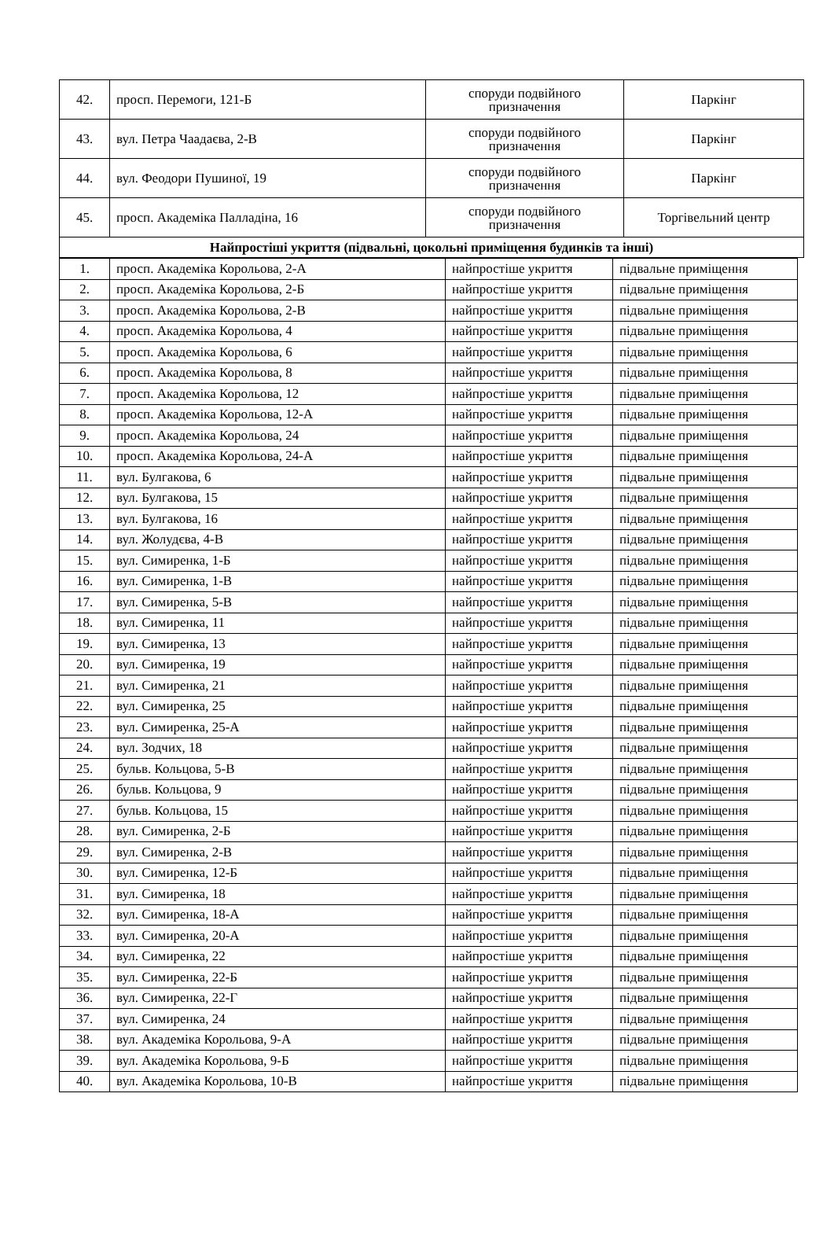| 42. | просп. Перемоги, 121-Б | споруди подвійного призначення | Паркінг |
| 43. | вул. Петра Чаадаєва, 2-В | споруди подвійного призначення | Паркінг |
| 44. | вул. Феодори Пушиної, 19 | споруди подвійного призначення | Паркінг |
| 45. | просп. Академіка Палладіна, 16 | споруди подвійного призначення | Торгівельний центр |
| Найпростіші укриття (підвальні, цокольні приміщення будинків та інші) | | | |
| 1. | просп. Академіка Корольова, 2-А | найпростіше укриття | підвальне приміщення |
| 2. | просп. Академіка Корольова, 2-Б | найпростіше укриття | підвальне приміщення |
| 3. | просп. Академіка Корольова, 2-В | найпростіше укриття | підвальне приміщення |
| 4. | просп. Академіка Корольова, 4 | найпростіше укриття | підвальне приміщення |
| 5. | просп. Академіка Корольова, 6 | найпростіше укриття | підвальне приміщення |
| 6. | просп. Академіка Корольова, 8 | найпростіше укриття | підвальне приміщення |
| 7. | просп. Академіка Корольова, 12 | найпростіше укриття | підвальне приміщення |
| 8. | просп. Академіка Корольова, 12-А | найпростіше укриття | підвальне приміщення |
| 9. | просп. Академіка Корольова, 24 | найпростіше укриття | підвальне приміщення |
| 10. | просп. Академіка Корольова, 24-А | найпростіше укриття | підвальне приміщення |
| 11. | вул. Булгакова, 6 | найпростіше укриття | підвальне приміщення |
| 12. | вул. Булгакова, 15 | найпростіше укриття | підвальне приміщення |
| 13. | вул. Булгакова, 16 | найпростіше укриття | підвальне приміщення |
| 14. | вул. Жолудєва, 4-В | найпростіше укриття | підвальне приміщення |
| 15. | вул. Симиренка, 1-Б | найпростіше укриття | підвальне приміщення |
| 16. | вул. Симиренка, 1-В | найпростіше укриття | підвальне приміщення |
| 17. | вул. Симиренка, 5-В | найпростіше укриття | підвальне приміщення |
| 18. | вул. Симиренка, 11 | найпростіше укриття | підвальне приміщення |
| 19. | вул. Симиренка, 13 | найпростіше укриття | підвальне приміщення |
| 20. | вул. Симиренка, 19 | найпростіше укриття | підвальне приміщення |
| 21. | вул. Симиренка, 21 | найпростіше укриття | підвальне приміщення |
| 22. | вул. Симиренка, 25 | найпростіше укриття | підвальне приміщення |
| 23. | вул. Симиренка, 25-А | найпростіше укриття | підвальне приміщення |
| 24. | вул. Зодчих, 18 | найпростіше укриття | підвальне приміщення |
| 25. | бульв. Кольцова, 5-В | найпростіше укриття | підвальне приміщення |
| 26. | бульв. Кольцова, 9 | найпростіше укриття | підвальне приміщення |
| 27. | бульв. Кольцова, 15 | найпростіше укриття | підвальне приміщення |
| 28. | вул. Симиренка, 2-Б | найпростіше укриття | підвальне приміщення |
| 29. | вул. Симиренка, 2-В | найпростіше укриття | підвальне приміщення |
| 30. | вул. Симиренка, 12-Б | найпростіше укриття | підвальне приміщення |
| 31. | вул. Симиренка, 18 | найпростіше укриття | підвальне приміщення |
| 32. | вул. Симиренка, 18-А | найпростіше укриття | підвальне приміщення |
| 33. | вул. Симиренка, 20-А | найпростіше укриття | підвальне приміщення |
| 34. | вул. Симиренка, 22 | найпростіше укриття | підвальне приміщення |
| 35. | вул. Симиренка, 22-Б | найпростіше укриття | підвальне приміщення |
| 36. | вул. Симиренка, 22-Г | найпростіше укриття | підвальне приміщення |
| 37. | вул. Симиренка, 24 | найпростіше укриття | підвальне приміщення |
| 38. | вул. Академіка Корольова, 9-А | найпростіше укриття | підвальне приміщення |
| 39. | вул. Академіка Корольова, 9-Б | найпростіше укриття | підвальне приміщення |
| 40. | вул. Академіка Корольова, 10-В | найпростіше укриття | підвальне приміщення |